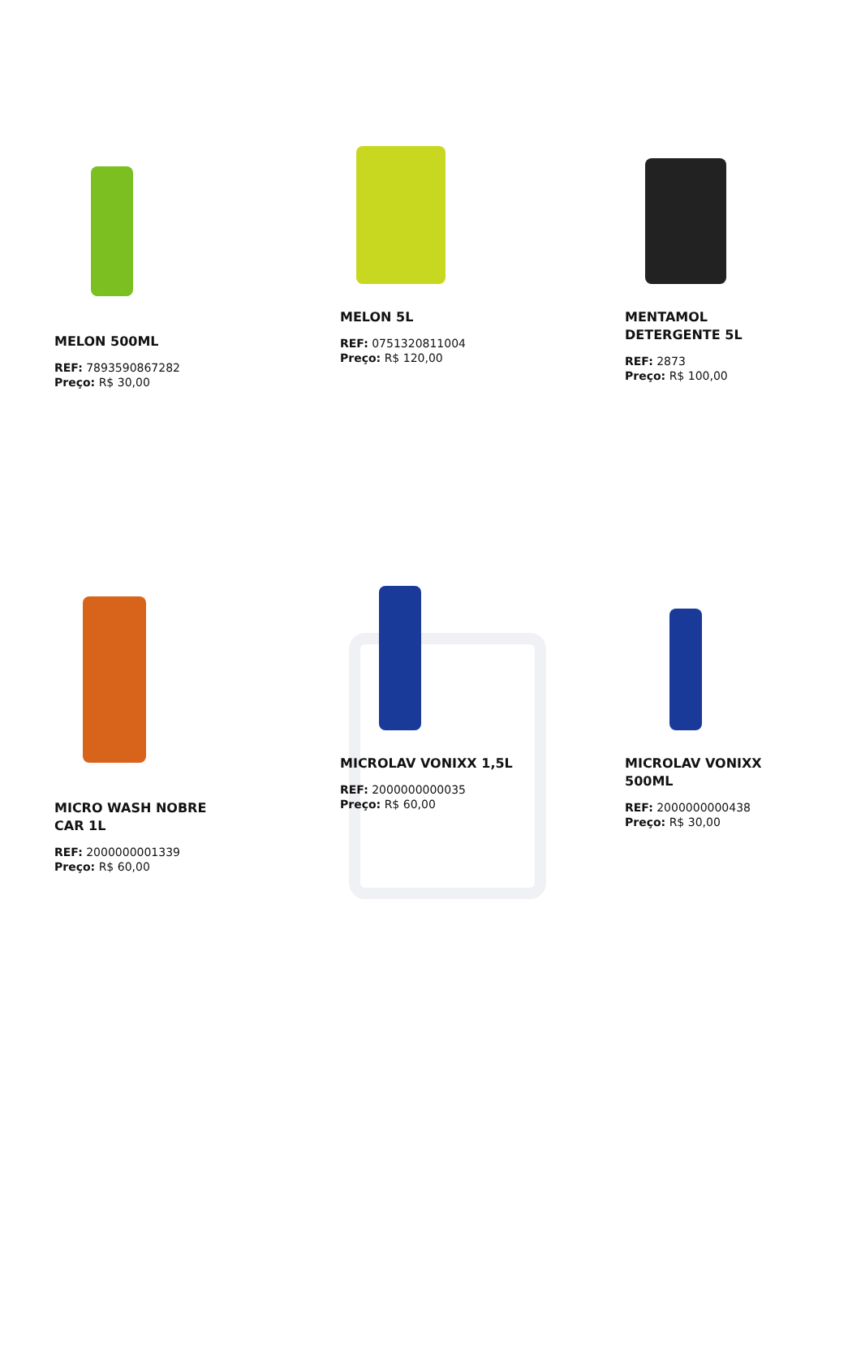MELON 500ML
REF: 7893590867282
Preço: R$ 30,00
MELON 5L
REF: 0751320811004
Preço: R$ 120,00
MENTAMOL DETERGENTE 5L
REF: 2873
Preço: R$ 100,00
MICRO WASH NOBRE CAR 1L
REF: 2000000001339
Preço: R$ 60,00
MICROLAV VONIXX 1,5L
REF: 2000000000035
Preço: R$ 60,00
MICROLAV VONIXX 500ML
REF: 2000000000438
Preço: R$ 30,00